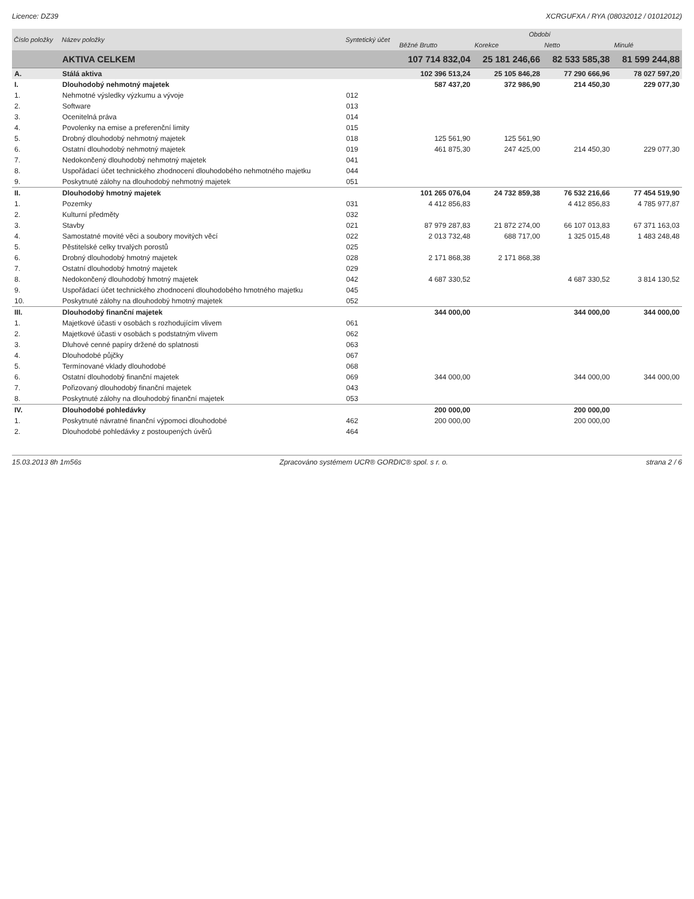Licence: DZ39 XCRGUFXA / RYA (08032012 / 01012012)
| Číslo položky | Název položky | Syntetický účet | Období | | | |
| --- | --- | --- | --- | --- | --- | --- |
| | | | Běžné Brutto | Korekce | Netto | Minulé |
| | AKTIVA CELKEM | | 107 714 832,04 | 25 181 246,66 | 82 533 585,38 | 81 599 244,88 |
| A. | Stálá aktiva | | 102 396 513,24 | 25 105 846,28 | 77 290 666,96 | 78 027 597,20 |
| I. | Dlouhodobý nehmotný majetek | | 587 437,20 | 372 986,90 | 214 450,30 | 229 077,30 |
| 1. | Nehmotné výsledky výzkumu a vývoje | 012 | | | | |
| 2. | Software | 013 | | | | |
| 3. | Ocenitelná práva | 014 | | | | |
| 4. | Povolenky na emise a preferenční limity | 015 | | | | |
| 5. | Drobný dlouhodobý nehmotný majetek | 018 | 125 561,90 | 125 561,90 | | |
| 6. | Ostatní dlouhodobý nehmotný majetek | 019 | 461 875,30 | 247 425,00 | 214 450,30 | 229 077,30 |
| 7. | Nedokončený dlouhodobý nehmotný majetek | 041 | | | | |
| 8. | Uspořádací účet technického zhodnocení dlouhodobého nehmotného majetku | 044 | | | | |
| 9. | Poskytnuté zálohy na dlouhodobý nehmotný majetek | 051 | | | | |
| II. | Dlouhodobý hmotný majetek | | 101 265 076,04 | 24 732 859,38 | 76 532 216,66 | 77 454 519,90 |
| 1. | Pozemky | 031 | 4 412 856,83 | | 4 412 856,83 | 4 785 977,87 |
| 2. | Kulturní předměty | 032 | | | | |
| 3. | Stavby | 021 | 87 979 287,83 | 21 872 274,00 | 66 107 013,83 | 67 371 163,03 |
| 4. | Samostatné movité věci a soubory movitých věcí | 022 | 2 013 732,48 | 688 717,00 | 1 325 015,48 | 1 483 248,48 |
| 5. | Pěstitelské celky trvalých porostů | 025 | | | | |
| 6. | Drobný dlouhodobý hmotný majetek | 028 | 2 171 868,38 | 2 171 868,38 | | |
| 7. | Ostatní dlouhodobý hmotný majetek | 029 | | | | |
| 8. | Nedokončený dlouhodobý hmotný majetek | 042 | 4 687 330,52 | | 4 687 330,52 | 3 814 130,52 |
| 9. | Uspořádací účet technického zhodnocení dlouhodobého hmotného majetku | 045 | | | | |
| 10. | Poskytnuté zálohy na dlouhodobý hmotný majetek | 052 | | | | |
| III. | Dlouhodobý finanční majetek | | 344 000,00 | | 344 000,00 | 344 000,00 |
| 1. | Majetkové účasti v osobách s rozhodujícím vlivem | 061 | | | | |
| 2. | Majetkové účasti v osobách s podstatným vlivem | 062 | | | | |
| 3. | Dluhové cenné papíry držené do splatnosti | 063 | | | | |
| 4. | Dlouhodobé půjčky | 067 | | | | |
| 5. | Termínované vklady dlouhodobé | 068 | | | | |
| 6. | Ostatní dlouhodobý finanční majetek | 069 | 344 000,00 | | 344 000,00 | 344 000,00 |
| 7. | Pořizovaný dlouhodobý finanční majetek | 043 | | | | |
| 8. | Poskytnuté zálohy na dlouhodobý finanční majetek | 053 | | | | |
| IV. | Dlouhodobé pohledávky | | 200 000,00 | | 200 000,00 | |
| 1. | Poskytnuté návratné finanční výpomoci dlouhodobé | 462 | 200 000,00 | | 200 000,00 | |
| 2. | Dlouhodobé pohledávky z postoupených úvěrů | 464 | | | | |
15.03.2013 8h 1m56s Zpracováno systémem UCR® GORDIC® spol. s r. o. strana 2 / 6